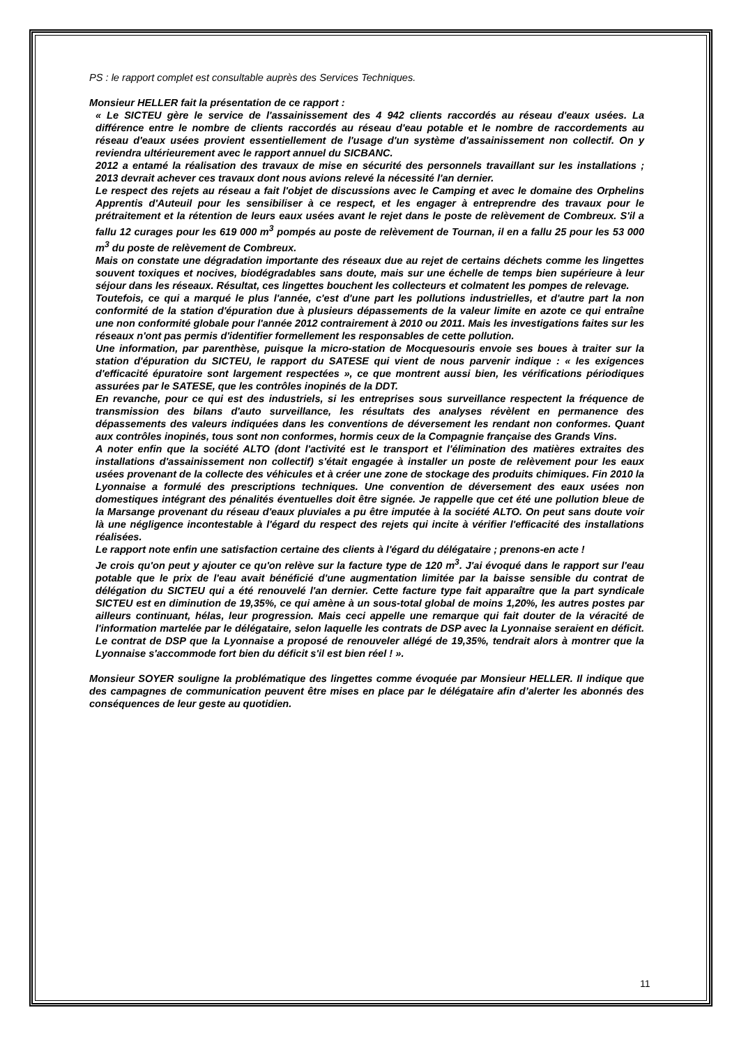PS : le rapport complet est consultable auprès des Services Techniques.
Monsieur HELLER fait la présentation de ce rapport :
« Le SICTEU gère le service de l'assainissement des 4 942 clients raccordés au réseau d'eaux usées. La différence entre le nombre de clients raccordés au réseau d'eau potable et le nombre de raccordements au réseau d'eaux usées provient essentiellement de l'usage d'un système d'assainissement non collectif. On y reviendra ultérieurement avec le rapport annuel du SICBANC.
2012 a entamé la réalisation des travaux de mise en sécurité des personnels travaillant sur les installations ; 2013 devrait achever ces travaux dont nous avions relevé la nécessité l'an dernier.
Le respect des rejets au réseau a fait l'objet de discussions avec le Camping et avec le domaine des Orphelins Apprentis d'Auteuil pour les sensibiliser à ce respect, et les engager à entreprendre des travaux pour le prétraitement et la rétention de leurs eaux usées avant le rejet dans le poste de relèvement de Combreux. S'il a fallu 12 curages pour les 619 000 m<sup>3</sup> pompés au poste de relèvement de Tournan, il en a fallu 25 pour les 53 000 m<sup>3</sup> du poste de relèvement de Combreux.
Mais on constate une dégradation importante des réseaux due au rejet de certains déchets comme les lingettes souvent toxiques et nocives, biodégradables sans doute, mais sur une échelle de temps bien supérieure à leur séjour dans les réseaux. Résultat, ces lingettes bouchent les collecteurs et colmatent les pompes de relevage.
Toutefois, ce qui a marqué le plus l'année, c'est d'une part les pollutions industrielles, et d'autre part la non conformité de la station d'épuration due à plusieurs dépassements de la valeur limite en azote ce qui entraîne une non conformité globale pour l'année 2012 contrairement à 2010 ou 2011. Mais les investigations faites sur les réseaux n'ont pas permis d'identifier formellement les responsables de cette pollution.
Une information, par parenthèse, puisque la micro-station de Mocquesouris envoie ses boues à traiter sur la station d'épuration du SICTEU, le rapport du SATESE qui vient de nous parvenir indique : « les exigences d'efficacité épuratoire sont largement respectées », ce que montrent aussi bien, les vérifications périodiques assurées par le SATESE, que les contrôles inopinés de la DDT.
En revanche, pour ce qui est des industriels, si les entreprises sous surveillance respectent la fréquence de transmission des bilans d'auto surveillance, les résultats des analyses révèlent en permanence des dépassements des valeurs indiquées dans les conventions de déversement les rendant non conformes. Quant aux contrôles inopinés, tous sont non conformes, hormis ceux de la Compagnie française des Grands Vins.
A noter enfin que la société ALTO (dont l'activité est le transport et l'élimination des matières extraites des installations d'assainissement non collectif) s'était engagée à installer un poste de relèvement pour les eaux usées provenant de la collecte des véhicules et à créer une zone de stockage des produits chimiques. Fin 2010 la Lyonnaise a formulé des prescriptions techniques. Une convention de déversement des eaux usées non domestiques intégrant des pénalités éventuelles doit être signée. Je rappelle que cet été une pollution bleue de la Marsange provenant du réseau d'eaux pluviales a pu être imputée à la société ALTO. On peut sans doute voir là une négligence incontestable à l'égard du respect des rejets qui incite à vérifier l'efficacité des installations réalisées.
Le rapport note enfin une satisfaction certaine des clients à l'égard du délégataire ; prenons-en acte !
Je crois qu'on peut y ajouter ce qu'on relève sur la facture type de 120 m<sup>3</sup>. J'ai évoqué dans le rapport sur l'eau potable que le prix de l'eau avait bénéficié d'une augmentation limitée par la baisse sensible du contrat de délégation du SICTEU qui a été renouvelé l'an dernier. Cette facture type fait apparaître que la part syndicale SICTEU est en diminution de 19,35%, ce qui amène à un sous-total global de moins 1,20%, les autres postes par ailleurs continuant, hélas, leur progression. Mais ceci appelle une remarque qui fait douter de la véracité de l'information martelée par le délégataire, selon laquelle les contrats de DSP avec la Lyonnaise seraient en déficit. Le contrat de DSP que la Lyonnaise a proposé de renouveler allégé de 19,35%, tendrait alors à montrer que la Lyonnaise s'accommode fort bien du déficit s'il est bien réel ! ».
Monsieur SOYER souligne la problématique des lingettes comme évoquée par Monsieur HELLER. Il indique que des campagnes de communication peuvent être mises en place par le délégataire afin d’alerter les abonnés des conséquences de leur geste au quotidien.
11